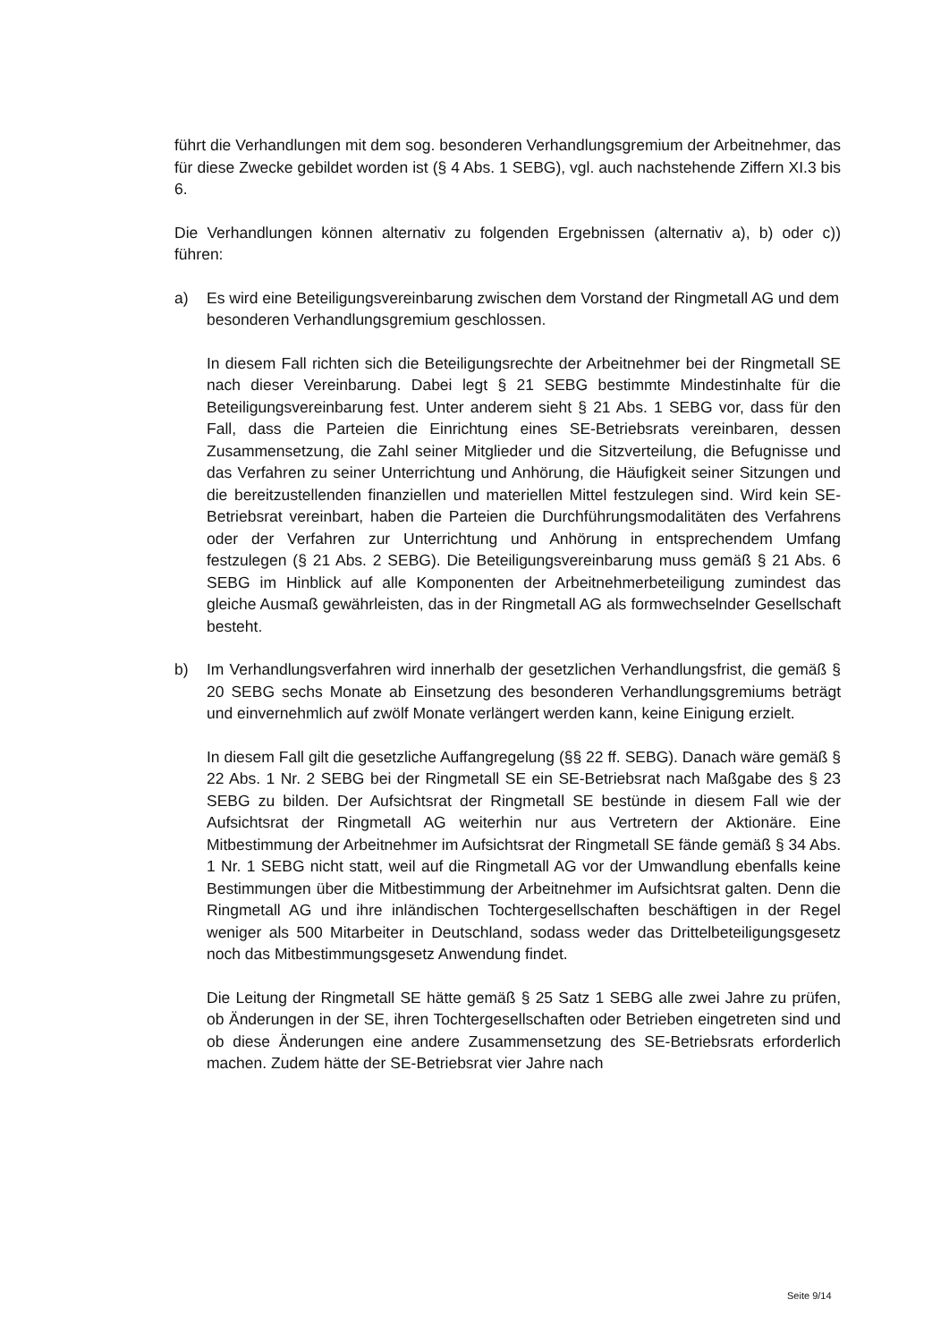führt die Verhandlungen mit dem sog. besonderen Verhandlungsgremium der Arbeitnehmer, das für diese Zwecke gebildet worden ist (§ 4 Abs. 1 SEBG), vgl. auch nachstehende Ziffern XI.3 bis 6.
Die Verhandlungen können alternativ zu folgenden Ergebnissen (alternativ a), b) oder c)) führen:
a) Es wird eine Beteiligungsvereinbarung zwischen dem Vorstand der Ringmetall AG und dem besonderen Verhandlungsgremium geschlossen.
In diesem Fall richten sich die Beteiligungsrechte der Arbeitnehmer bei der Ringmetall SE nach dieser Vereinbarung. Dabei legt § 21 SEBG bestimmte Mindestinhalte für die Beteiligungsvereinbarung fest. Unter anderem sieht § 21 Abs. 1 SEBG vor, dass für den Fall, dass die Parteien die Einrichtung eines SE-Betriebsrats vereinbaren, dessen Zusammensetzung, die Zahl seiner Mitglieder und die Sitzverteilung, die Befugnisse und das Verfahren zu seiner Unterrichtung und Anhörung, die Häufigkeit seiner Sitzungen und die bereitzustellenden finanziellen und materiellen Mittel festzulegen sind. Wird kein SE-Betriebsrat vereinbart, haben die Parteien die Durchführungsmodalitäten des Verfahrens oder der Verfahren zur Unterrichtung und Anhörung in entsprechendem Umfang festzulegen (§ 21 Abs. 2 SEBG). Die Beteiligungsvereinbarung muss gemäß § 21 Abs. 6 SEBG im Hinblick auf alle Komponenten der Arbeitnehmerbeteiligung zumindest das gleiche Ausmaß gewährleisten, das in der Ringmetall AG als formwechselnder Gesellschaft besteht.
b) Im Verhandlungsverfahren wird innerhalb der gesetzlichen Verhandlungsfrist, die gemäß § 20 SEBG sechs Monate ab Einsetzung des besonderen Verhandlungsgremiums beträgt und einvernehmlich auf zwölf Monate verlängert werden kann, keine Einigung erzielt.
In diesem Fall gilt die gesetzliche Auffangregelung (§§ 22 ff. SEBG). Danach wäre gemäß § 22 Abs. 1 Nr. 2 SEBG bei der Ringmetall SE ein SE-Betriebsrat nach Maßgabe des § 23 SEBG zu bilden. Der Aufsichtsrat der Ringmetall SE bestünde in diesem Fall wie der Aufsichtsrat der Ringmetall AG weiterhin nur aus Vertretern der Aktionäre. Eine Mitbestimmung der Arbeitnehmer im Aufsichtsrat der Ringmetall SE fände gemäß § 34 Abs. 1 Nr. 1 SEBG nicht statt, weil auf die Ringmetall AG vor der Umwandlung ebenfalls keine Bestimmungen über die Mitbestimmung der Arbeitnehmer im Aufsichtsrat galten. Denn die Ringmetall AG und ihre inländischen Tochtergesellschaften beschäftigen in der Regel weniger als 500 Mitarbeiter in Deutschland, sodass weder das Drittelbeteiligungsgesetz noch das Mitbestimmungsgesetz Anwendung findet.
Die Leitung der Ringmetall SE hätte gemäß § 25 Satz 1 SEBG alle zwei Jahre zu prüfen, ob Änderungen in der SE, ihren Tochtergesellschaften oder Betrieben eingetreten sind und ob diese Änderungen eine andere Zusammensetzung des SE-Betriebsrats erforderlich machen. Zudem hätte der SE-Betriebsrat vier Jahre nach
Seite 9/14